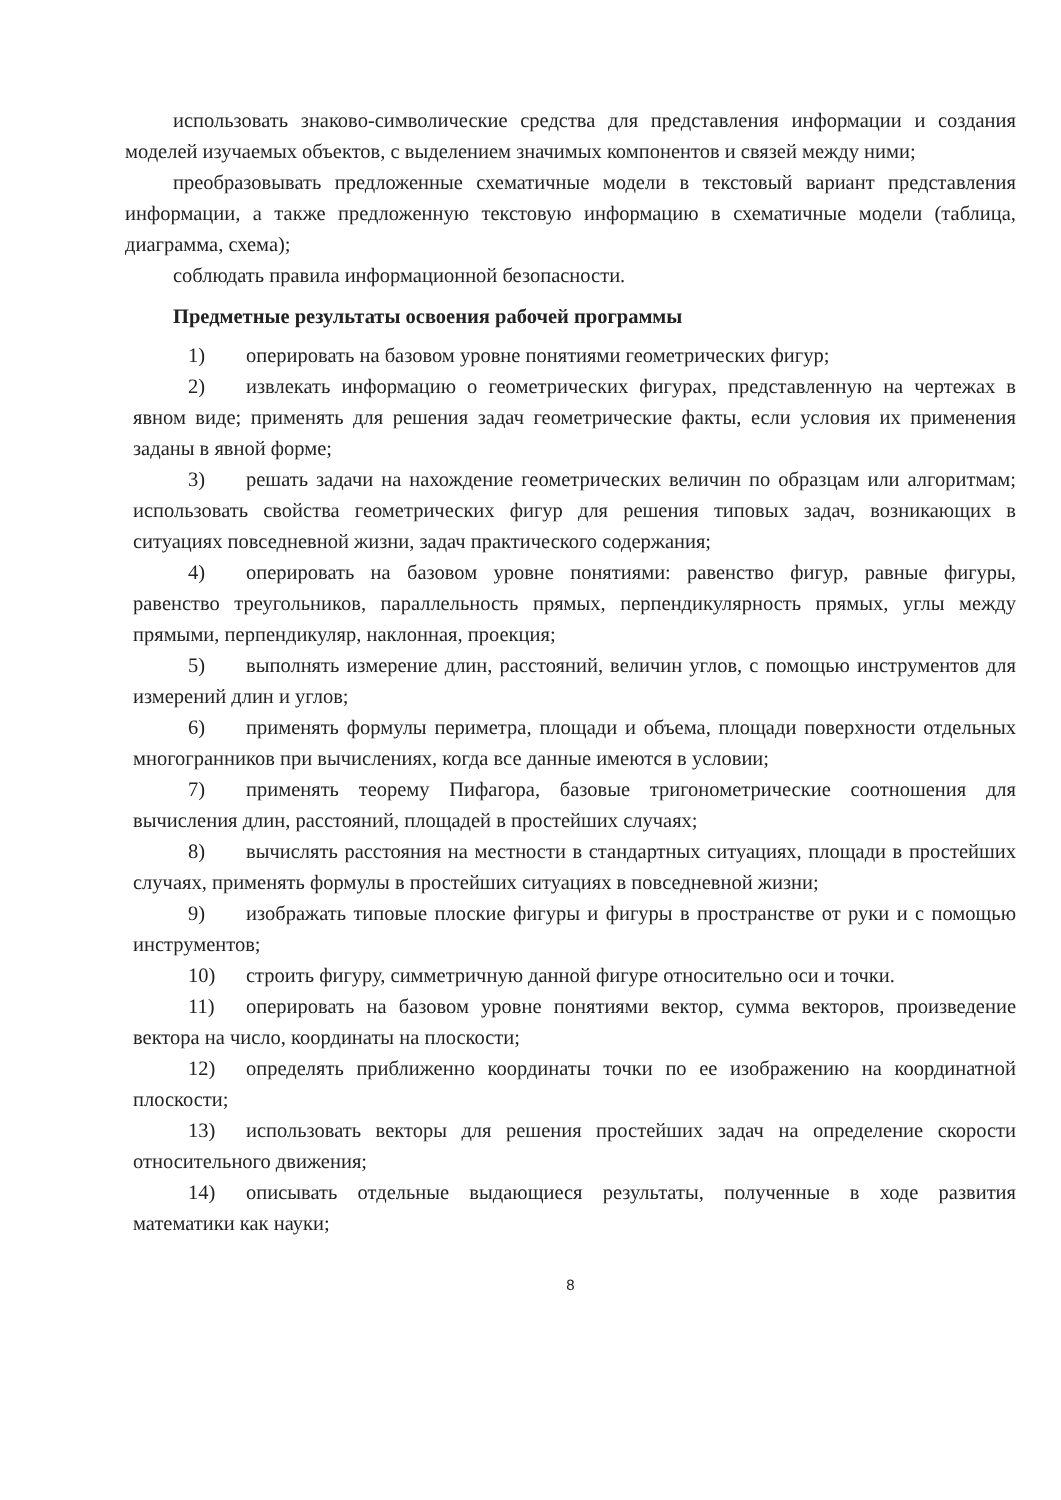использовать знаково-символические средства для представления информации и создания моделей изучаемых объектов, с выделением значимых компонентов и связей между ними;
преобразовывать предложенные схематичные модели в текстовый вариант представления информации, а также предложенную текстовую информацию в схематичные модели (таблица, диаграмма, схема);
соблюдать правила информационной безопасности.
Предметные результаты освоения рабочей программы
1) оперировать на базовом уровне понятиями геометрических фигур;
2) извлекать информацию о геометрических фигурах, представленную на чертежах в явном виде; применять для решения задач геометрические факты, если условия их применения заданы в явной форме;
3) решать задачи на нахождение геометрических величин по образцам или алгоритмам; использовать свойства геометрических фигур для решения типовых задач, возникающих в ситуациях повседневной жизни, задач практического содержания;
4) оперировать на базовом уровне понятиями: равенство фигур, равные фигуры, равенство треугольников, параллельность прямых, перпендикулярность прямых, углы между прямыми, перпендикуляр, наклонная, проекция;
5) выполнять измерение длин, расстояний, величин углов, с помощью инструментов для измерений длин и углов;
6) применять формулы периметра, площади и объема, площади поверхности отдельных многогранников при вычислениях, когда все данные имеются в условии;
7) применять теорему Пифагора, базовые тригонометрические соотношения для вычисления длин, расстояний, площадей в простейших случаях;
8) вычислять расстояния на местности в стандартных ситуациях, площади в простейших случаях, применять формулы в простейших ситуациях в повседневной жизни;
9) изображать типовые плоские фигуры и фигуры в пространстве от руки и с помощью инструментов;
10) строить фигуру, симметричную данной фигуре относительно оси и точки.
11) оперировать на базовом уровне понятиями вектор, сумма векторов, произведение вектора на число, координаты на плоскости;
12) определять приближенно координаты точки по ее изображению на координатной плоскости;
13) использовать векторы для решения простейших задач на определение скорости относительного движения;
14) описывать отдельные выдающиеся результаты, полученные в ходе развития математики как науки;
8